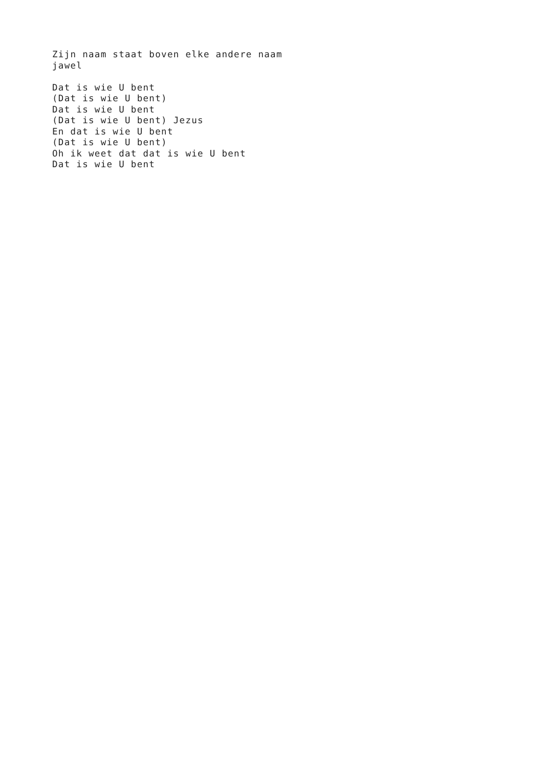Zijn naam staat boven elke andere naam
jawel

Dat is wie U bent
(Dat is wie U bent)
Dat is wie U bent
(Dat is wie U bent) Jezus
En dat is wie U bent
(Dat is wie U bent)
Oh ik weet dat dat is wie U bent
Dat is wie U bent